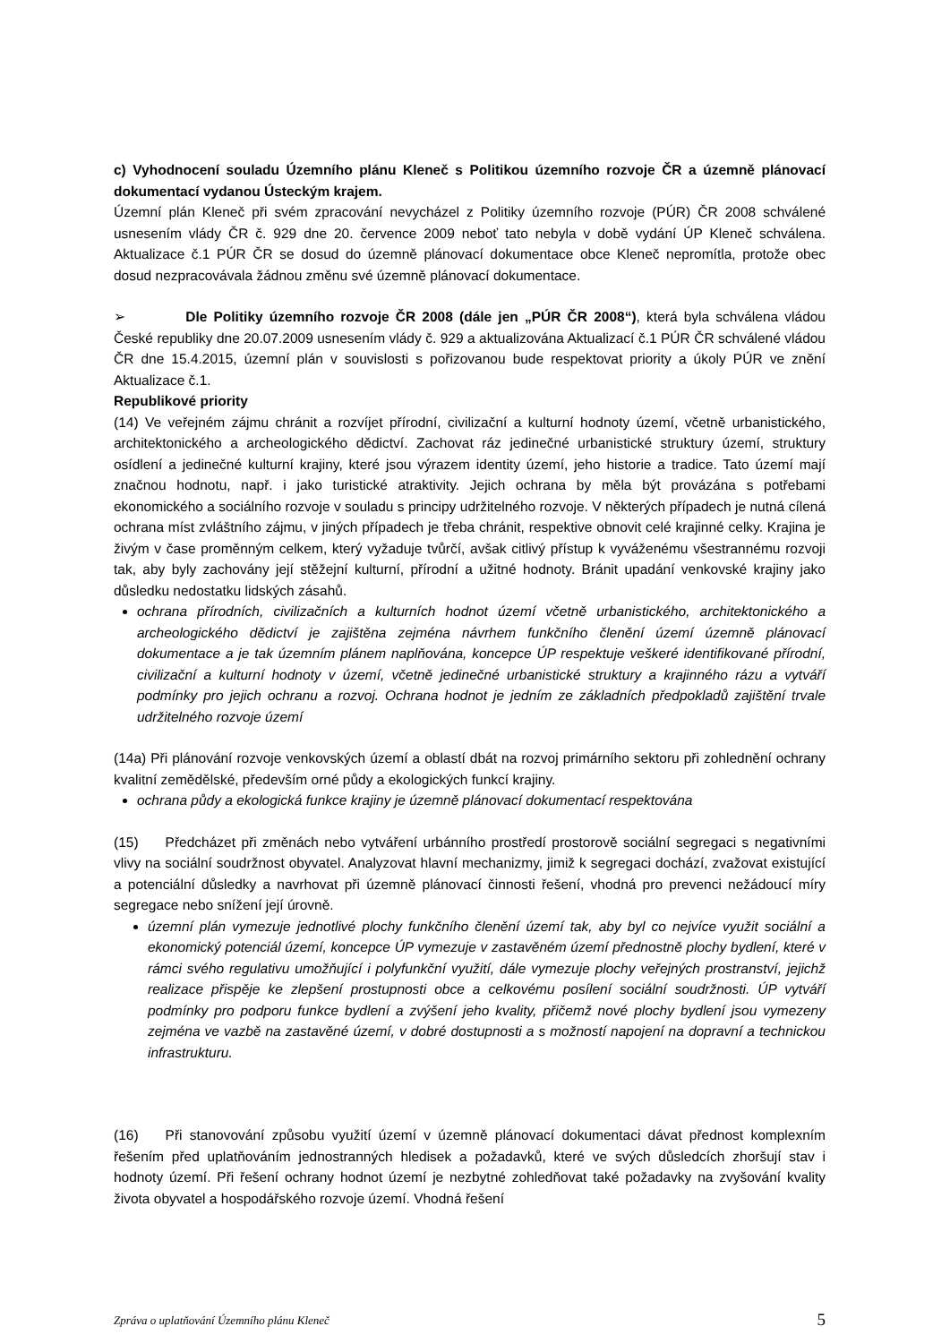c) Vyhodnocení souladu Územního plánu Kleneč s Politikou územního rozvoje ČR a územně plánovací dokumentací vydanou Ústeckým krajem.
Územní plán Kleneč při svém zpracování nevycházel z Politiky územního rozvoje (PÚR) ČR 2008 schválené usnesením vlády ČR č. 929 dne 20. července 2009 neboť tato nebyla v době vydání ÚP Kleneč schválena. Aktualizace č.1 PÚR ČR se dosud do územně plánovací dokumentace obce Kleneč nepromítla, protože obec dosud nezpracovávala žádnou změnu své územně plánovací dokumentace.
➢ Dle Politiky územního rozvoje ČR 2008 (dále jen „PÚR ČR 2008“), která byla schválena vládou České republiky dne 20.07.2009 usnesením vlády č. 929 a aktualizována Aktualizací č.1 PÚR ČR schválené vládou ČR dne 15.4.2015, územní plán v souvislosti s pořizovanou bude respektovat priority a úkoly PÚR ve znění Aktualizace č.1.
Republikové priority
(14) Ve veřejném zájmu chránit a rozvíjet přírodní, civilizační a kulturní hodnoty území, včetně urbanistického, architektonického a archeologického dědictví. Zachovat ráz jedinečné urbanistické struktury území, struktury osídlení a jedinečné kulturní krajiny, které jsou výrazem identity území, jeho historie a tradice. Tato území mají značnou hodnotu, např. i jako turistické atraktivity. Jejich ochrana by měla být provázána s potřebami ekonomického a sociálního rozvoje v souladu s principy udržitelného rozvoje. V některých případech je nutná cílená ochrana míst zvláštního zájmu, v jiných případech je třeba chránit, respektive obnovit celé krajinné celky. Krajina je živým v čase proměnným celkem, který vyžaduje tvůrčí, avšak citlivý přístup k vyváženému všestrannému rozvoji tak, aby byly zachovány její stěžejní kulturní, přírodní a užitné hodnoty. Bránit upadání venkovské krajiny jako důsledku nedostatku lidských zásahů.
ochrana přírodních, civilizačních a kulturních hodnot území včetně urbanistického, architektonického a archeologického dědictví je zajištěna zejména návrhem funkčního členění území územně plánovací dokumentace a je tak územním plánem naplňována, koncepce ÚP respektuje veškeré identifikované přírodní, civilizační a kulturní hodnoty v území, včetně jedinečné urbanistické struktury a krajinného rázu a vytváří podmínky pro jejich ochranu a rozvoj. Ochrana hodnot je jedním ze základních předpokladů zajištění trvale udržitelného rozvoje území
(14a) Při plánování rozvoje venkovských území a oblastí dbát na rozvoj primárního sektoru při zohlednění ochrany kvalitní zemědělské, především orné půdy a ekologických funkcí krajiny.
ochrana půdy a ekologická funkce krajiny je územně plánovací dokumentací respektována
(15) Předcházet při změnách nebo vytváření urbánního prostředí prostorově sociální segregaci s negativními vlivy na sociální soudržnost obyvatel. Analyzovat hlavní mechanizmy, jimiž k segregaci dochází, zvažovat existující a potenciální důsledky a navrhovat při územně plánovací činnosti řešení, vhodná pro prevenci nežádoucí míry segregace nebo snížení její úrovně.
územní plán vymezuje jednotlivé plochy funkčního členění území tak, aby byl co nejvíce využit sociální a ekonomický potenciál území, koncepce ÚP vymezuje v zastavěném území přednostně plochy bydlení, které v rámci svého regulativu umožňující i polyfunkční využití, dále vymezuje plochy veřejných prostranství, jejichž realizace přispěje ke zlepšení prostupnosti obce a celkovému posílení sociální soudržnosti. ÚP vytváří podmínky pro podporu funkce bydlení a zvýšení jeho kvality, přičemž nové plochy bydlení jsou vymezeny zejména ve vazbě na zastavěné území, v dobré dostupnosti a s možností napojení na dopravní a technickou infrastrukturu.
(16) Při stanovování způsobu využití území v územně plánovací dokumentaci dávat přednost komplexním řešením před uplatňováním jednostranných hledisek a požadavků, které ve svých důsledcích zhoršují stav i hodnoty území. Při řešení ochrany hodnot území je nezbytné zohledňovat také požadavky na zvyšování kvality života obyvatel a hospodářského rozvoje území. Vhodná řešení
Zpráva o uplatňování Územního plánu Kleneč 5